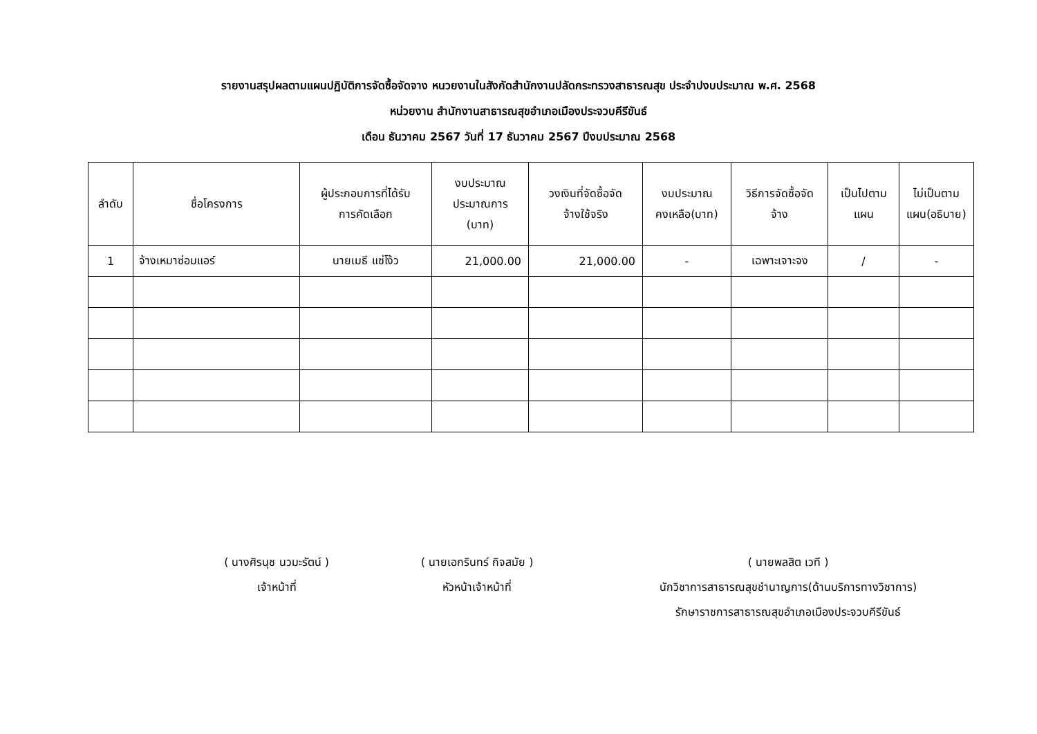รายงานสรุปผลตามแผนปฏิบัติการจัดซื้อจัดจาง หนวยงานในสังกัดสำนักงานปลัดกระทรวงสาธารณสุข ประจำปงบประมาณ พ.ศ. 2568
หน่วยงาน สำนักงานสาธารณสุขอำเภอเมืองประจวบคีรีขันธ์
เดือน ธันวาคม 2567 วันที่ 17 ธันวาคม 2567 ปีงบประมาณ 2568
| ลำดับ | ชื่อโครงการ | ผู้ประกอบการที่ได้รับ การคัดเลือก | งบประมาณ ประมาณการ (บาท) | วงเงินที่จัดซื้อจัด จ้างใช้จริง | งบประมาณ คงเหลือ(บาท) | วิธีการจัดซื้อจัด จ้าง | เป็นไปตาม แผน | ไม่เป็นตาม แผน(อธิบาย) |
| --- | --- | --- | --- | --- | --- | --- | --- | --- |
| 1 | จ้างเหมาซ่อมแอร์ | นายเมธี แซ่โง้ว | 21,000.00 | 21,000.00 | - | เฉพาะเจาะจง | / | - |
( นางศิรนุช นวมะรัตน์ )
เจ้าหน้าที่
( นายเอกรินทร์ กิจสมัย )
หัวหน้าเจ้าหน้าที่
( นายพลสิต เวที )
นักวิชาการสาธารณสุขชำนาญการ(ด้านบริการทางวิชาการ)
รักษาราชการสาธารณสุขอำเภอเมืองประจวบคีรีขันธ์